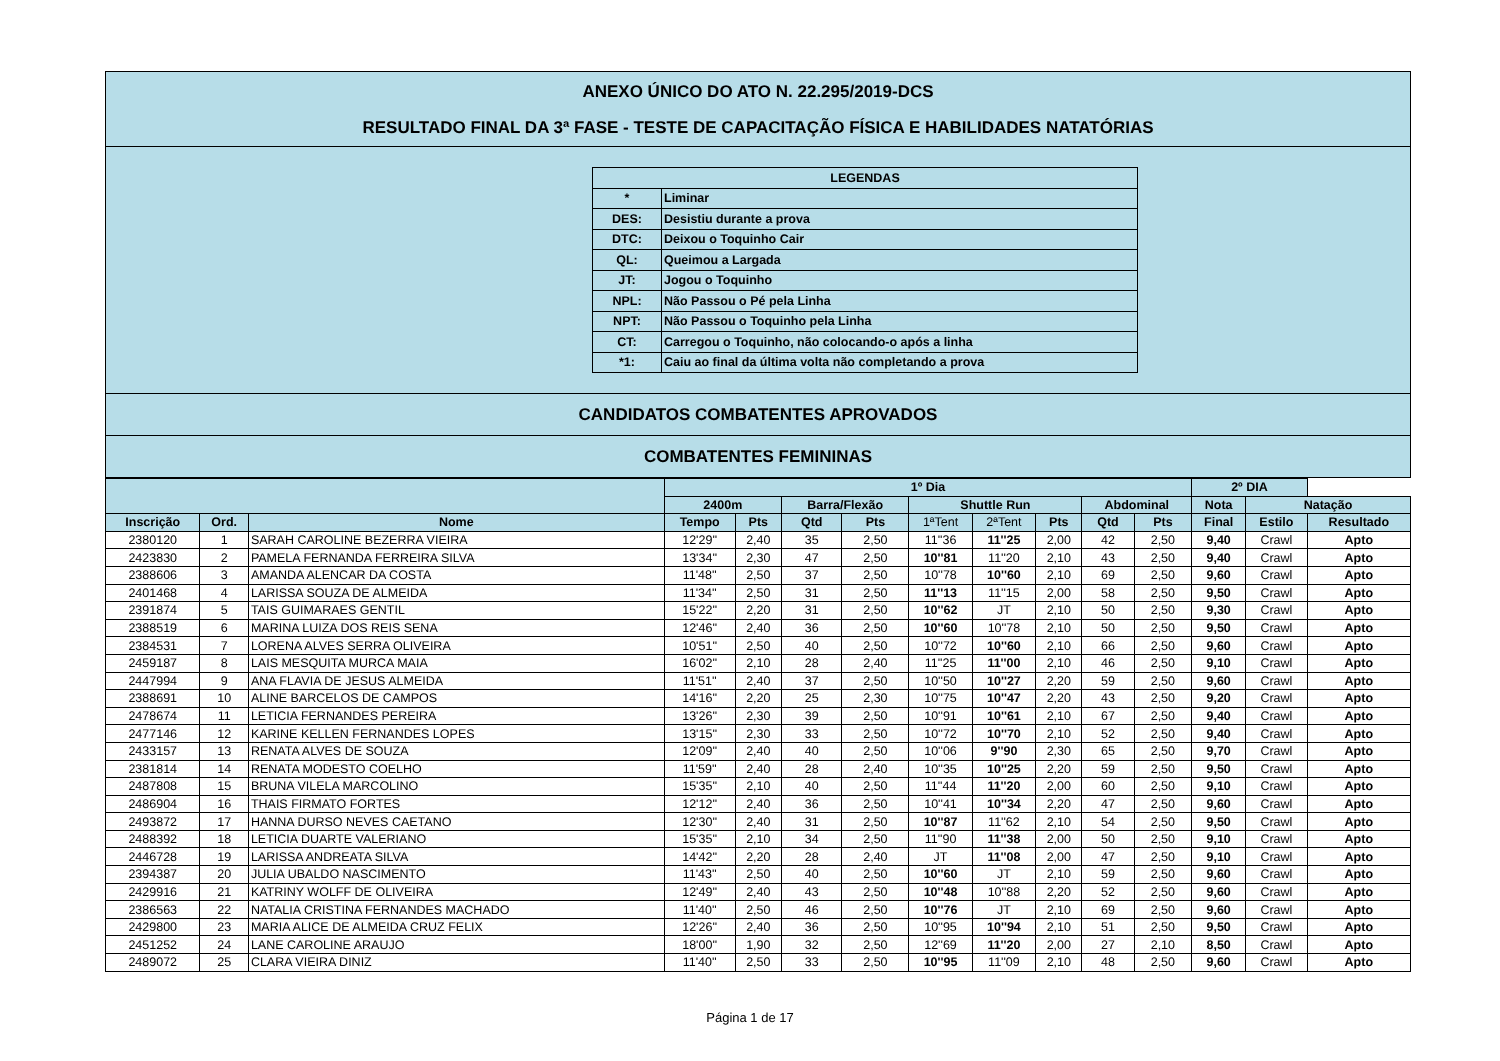ANEXO ÚNICO DO ATO N. 22.295/2019-DCS
RESULTADO FINAL DA 3ª FASE - TESTE DE CAPACITAÇÃO FÍSICA E HABILIDADES NATATÓRIAS
| LEGENDAS | |
| --- | --- |
| * | Liminar |
| DES: | Desistiu durante a prova |
| DTC: | Deixou o Toquinho Cair |
| QL: | Queimou a Largada |
| JT: | Jogou o Toquinho |
| NPL: | Não Passou o Pé pela Linha |
| NPT: | Não Passou o Toquinho pela Linha |
| CT: | Carregou o Toquinho, não colocando-o após a linha |
| *1: | Caiu ao final da última volta não completando a prova |
CANDIDATOS COMBATENTES APROVADOS
COMBATENTES FEMININAS
| | | | 1º Dia | | | | | | | | | 2º DIA | | |
| --- | --- | --- | --- | --- | --- | --- | --- | --- | --- | --- | --- | --- | --- | --- |
| | | | 2400m | | Barra/Flexão | | Shuttle Run | | | Abdominal | | Nota | Natação | |
| Inscrição | Ord. | Nome | Tempo | Pts | Qtd | Pts | 1ªTent | 2ªTent | Pts | Qtd | Pts | Final | Estilo | Resultado |
| 2380120 | 1 | SARAH CAROLINE BEZERRA VIEIRA | 12'29'' | 2,40 | 35 | 2,50 | 11''36 | 11''25 | 2,00 | 42 | 2,50 | 9,40 | Crawl | Apto |
| 2423830 | 2 | PAMELA FERNANDA FERREIRA SILVA | 13'34'' | 2,30 | 47 | 2,50 | 10''81 | 11''20 | 2,10 | 43 | 2,50 | 9,40 | Crawl | Apto |
| 2388606 | 3 | AMANDA ALENCAR DA COSTA | 11'48'' | 2,50 | 37 | 2,50 | 10''78 | 10''60 | 2,10 | 69 | 2,50 | 9,60 | Crawl | Apto |
| 2401468 | 4 | LARISSA SOUZA DE ALMEIDA | 11'34'' | 2,50 | 31 | 2,50 | 11''13 | 11''15 | 2,00 | 58 | 2,50 | 9,50 | Crawl | Apto |
| 2391874 | 5 | TAIS GUIMARAES GENTIL | 15'22'' | 2,20 | 31 | 2,50 | 10''62 | JT | 2,10 | 50 | 2,50 | 9,30 | Crawl | Apto |
| 2388519 | 6 | MARINA LUIZA DOS REIS SENA | 12'46'' | 2,40 | 36 | 2,50 | 10''60 | 10''78 | 2,10 | 50 | 2,50 | 9,50 | Crawl | Apto |
| 2384531 | 7 | LORENA ALVES SERRA OLIVEIRA | 10'51'' | 2,50 | 40 | 2,50 | 10''72 | 10''60 | 2,10 | 66 | 2,50 | 9,60 | Crawl | Apto |
| 2459187 | 8 | LAIS MESQUITA MURCA MAIA | 16'02'' | 2,10 | 28 | 2,40 | 11''25 | 11''00 | 2,10 | 46 | 2,50 | 9,10 | Crawl | Apto |
| 2447994 | 9 | ANA FLAVIA DE JESUS ALMEIDA | 11'51'' | 2,40 | 37 | 2,50 | 10''50 | 10''27 | 2,20 | 59 | 2,50 | 9,60 | Crawl | Apto |
| 2388691 | 10 | ALINE BARCELOS DE CAMPOS | 14'16'' | 2,20 | 25 | 2,30 | 10''75 | 10''47 | 2,20 | 43 | 2,50 | 9,20 | Crawl | Apto |
| 2478674 | 11 | LETICIA FERNANDES PEREIRA | 13'26'' | 2,30 | 39 | 2,50 | 10''91 | 10''61 | 2,10 | 67 | 2,50 | 9,40 | Crawl | Apto |
| 2477146 | 12 | KARINE KELLEN FERNANDES LOPES | 13'15'' | 2,30 | 33 | 2,50 | 10''72 | 10''70 | 2,10 | 52 | 2,50 | 9,40 | Crawl | Apto |
| 2433157 | 13 | RENATA ALVES DE SOUZA | 12'09'' | 2,40 | 40 | 2,50 | 10''06 | 9''90 | 2,30 | 65 | 2,50 | 9,70 | Crawl | Apto |
| 2381814 | 14 | RENATA MODESTO COELHO | 11'59'' | 2,40 | 28 | 2,40 | 10''35 | 10''25 | 2,20 | 59 | 2,50 | 9,50 | Crawl | Apto |
| 2487808 | 15 | BRUNA VILELA MARCOLINO | 15'35'' | 2,10 | 40 | 2,50 | 11''44 | 11''20 | 2,00 | 60 | 2,50 | 9,10 | Crawl | Apto |
| 2486904 | 16 | THAIS FIRMATO FORTES | 12'12'' | 2,40 | 36 | 2,50 | 10''41 | 10''34 | 2,20 | 47 | 2,50 | 9,60 | Crawl | Apto |
| 2493872 | 17 | HANNA DURSO NEVES CAETANO | 12'30'' | 2,40 | 31 | 2,50 | 10''87 | 11''62 | 2,10 | 54 | 2,50 | 9,50 | Crawl | Apto |
| 2488392 | 18 | LETICIA DUARTE VALERIANO | 15'35'' | 2,10 | 34 | 2,50 | 11''90 | 11''38 | 2,00 | 50 | 2,50 | 9,10 | Crawl | Apto |
| 2446728 | 19 | LARISSA ANDREATA SILVA | 14'42'' | 2,20 | 28 | 2,40 | JT | 11''08 | 2,00 | 47 | 2,50 | 9,10 | Crawl | Apto |
| 2394387 | 20 | JULIA UBALDO NASCIMENTO | 11'43'' | 2,50 | 40 | 2,50 | 10''60 | JT | 2,10 | 59 | 2,50 | 9,60 | Crawl | Apto |
| 2429916 | 21 | KATRINY WOLFF DE OLIVEIRA | 12'49'' | 2,40 | 43 | 2,50 | 10''48 | 10''88 | 2,20 | 52 | 2,50 | 9,60 | Crawl | Apto |
| 2386563 | 22 | NATALIA CRISTINA FERNANDES MACHADO | 11'40'' | 2,50 | 46 | 2,50 | 10''76 | JT | 2,10 | 69 | 2,50 | 9,60 | Crawl | Apto |
| 2429800 | 23 | MARIA ALICE DE ALMEIDA CRUZ FELIX | 12'26'' | 2,40 | 36 | 2,50 | 10''95 | 10''94 | 2,10 | 51 | 2,50 | 9,50 | Crawl | Apto |
| 2451252 | 24 | LANE CAROLINE ARAUJO | 18'00'' | 1,90 | 32 | 2,50 | 12''69 | 11''20 | 2,00 | 27 | 2,10 | 8,50 | Crawl | Apto |
| 2489072 | 25 | CLARA VIEIRA DINIZ | 11'40'' | 2,50 | 33 | 2,50 | 10''95 | 11''09 | 2,10 | 48 | 2,50 | 9,60 | Crawl | Apto |
Página 1 de 17